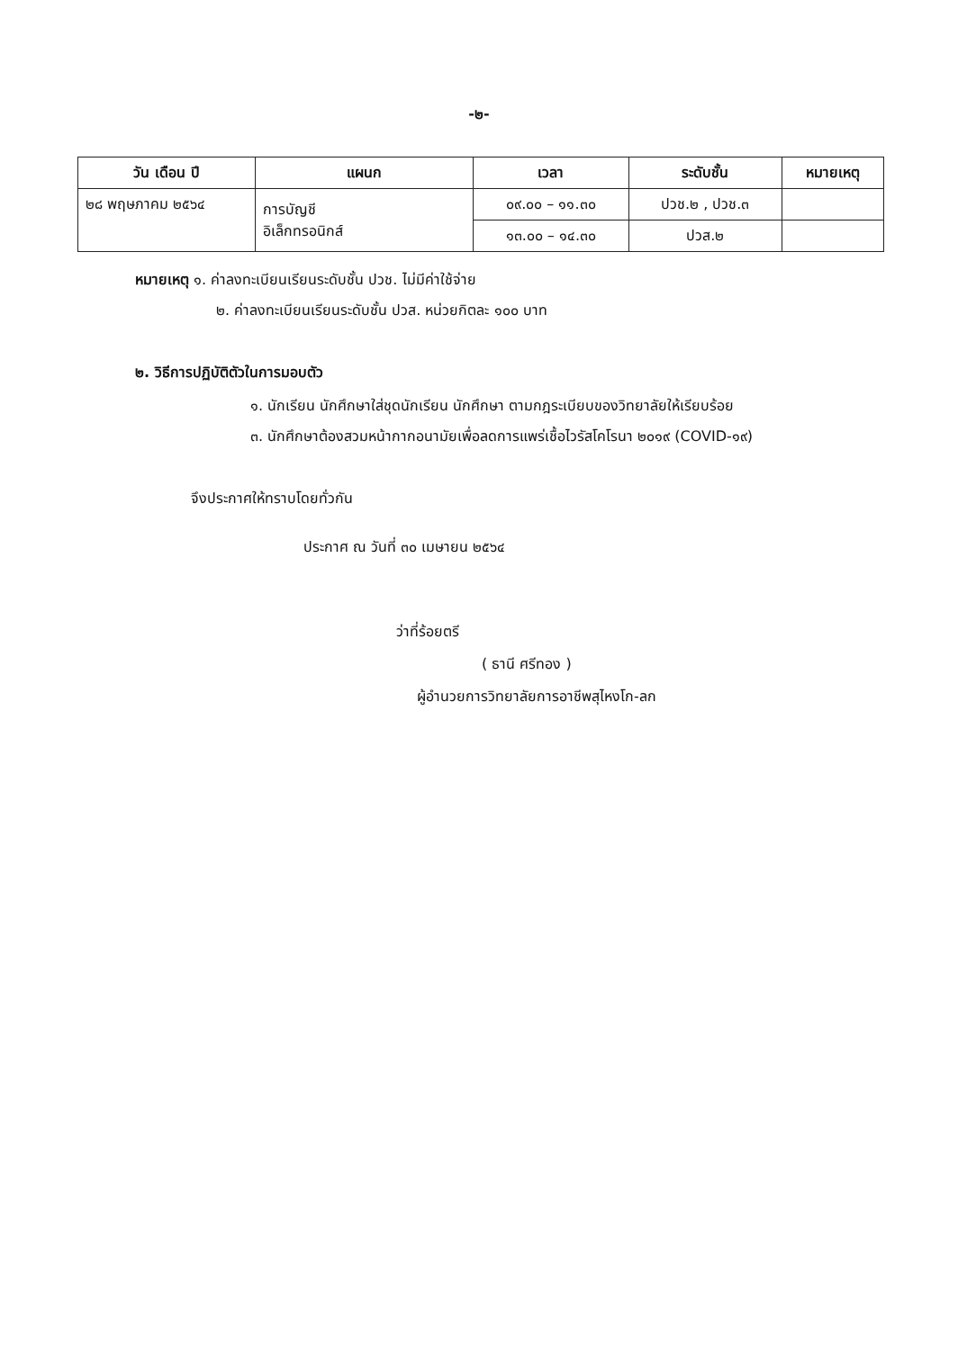-๒-
| วัน เดือน ปี | แผนก | เวลา | ระดับชั้น | หมายเหตุ |
| --- | --- | --- | --- | --- |
| ๒๘ พฤษภาคม ๒๕๖๔ | การบัญชี อิเล็กทรอนิกส์ | ๐๙.๐๐ – ๑๑.๓๐ | ปวช.๒ , ปวช.๓ | |
| | | ๑๓.๐๐ – ๑๔.๓๐ | ปวส.๒ | |
หมายเหตุ ๑. ค่าลงทะเบียนเรียนระดับชั้น ปวช. ไม่มีค่าใช้จ่าย
๒. ค่าลงทะเบียนเรียนระดับชั้น ปวส. หน่วยกิตละ ๑๐๐ บาท
๒. วิธีการปฏิบัติตัวในการมอบตัว
๑. นักเรียน นักศึกษาใส่ชุดนักเรียน นักศึกษา ตามกฎระเบียบของวิทยาลัยให้เรียบร้อย
๓. นักศึกษาต้องสวมหน้ากากอนามัยเพื่อลดการแพร่เชื้อไวรัสโคโรนา ๒๐๑๙ (COVID-๑๙)
จึงประกาศให้ทราบโดยทั่วกัน
ประกาศ ณ วันที่ ๓๐ เมษายน ๒๕๖๔
ว่าที่ร้อยตรี
( ธานี ศรีทอง )
ผู้อำนวยการวิทยาลัยการอาชีพสุไหงโก-ลก